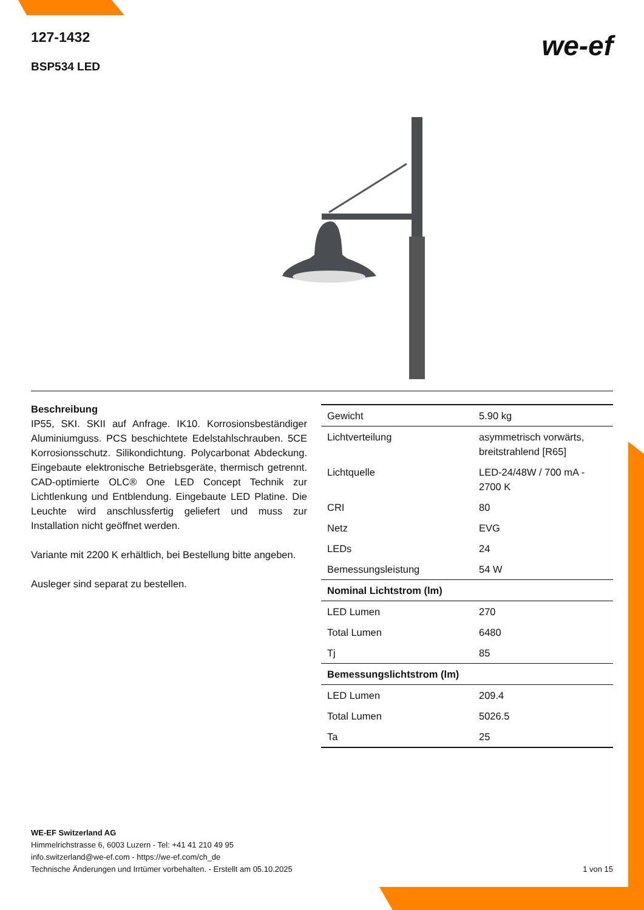127-1432
BSP534 LED
we-ef
Beschreibung
IP55, SKI. SKII auf Anfrage. IK10. Korrosionsbeständiger Aluminiumguss. PCS beschichtete Edelstahlschrauben. 5CE Korrosionsschutz. Silikondichtung. Polycarbonat Abdeckung. Eingebaute elektronische Betriebsgeräte, thermisch getrennt. CAD-optimierte OLC® One LED Concept Technik zur Lichtlenkung und Entblendung. Eingebaute LED Platine. Die Leuchte wird anschlussfertig geliefert und muss zur Installation nicht geöffnet werden.
Variante mit 2200 K erhältlich, bei Bestellung bitte angeben.
Ausleger sind separat zu bestellen.
| Gewicht | 5.90 kg |
| Lichtverteilung | asymmetrisch vorwärts, breitstrahlend [R65] |
| Lichtquelle | LED-24/48W / 700 mA - 2700 K |
| CRI | 80 |
| Netz | EVG |
| LEDs | 24 |
| Bemessungsleistung | 54 W |
| Nominal Lichtstrom (lm) | |
| LED Lumen | 270 |
| Total Lumen | 6480 |
| Tj | 85 |
| Bemessungslichtstrom (lm) | |
| LED Lumen | 209.4 |
| Total Lumen | 5026.5 |
| Ta | 25 |
WE-EF Switzerland AG
Himmelrichstrasse 6, 6003 Luzern - Tel: +41 41 210 49 95
info.switzerland@we-ef.com - https://we-ef.com/ch_de
Technische Änderungen und Irrtümer vorbehalten. - Erstellt am 05.10.2025 1 von 15